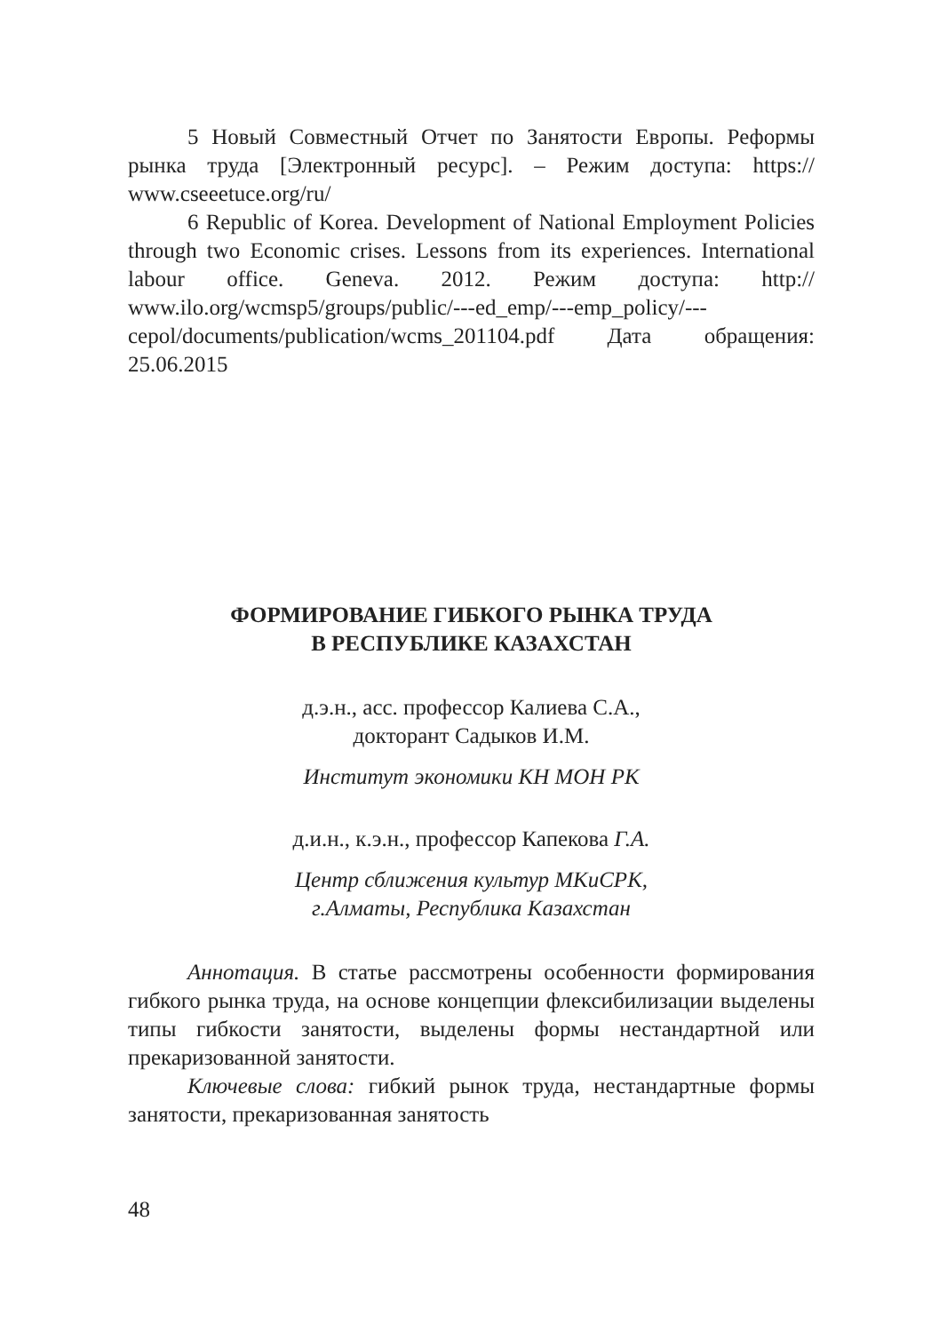5 Новый Совместный Отчет по Занятости Европы. Реформы рынка труда [Электронный ресурс]. – Режим доступа: https:// www.cseeetuce.org/ru/
6 Republic of Korea. Development of National Employment Policies through two Economic crises. Lessons from its experiences. International labour office. Geneva. 2012. Режим доступа: http:// www.ilo.org/wcmsp5/groups/public/---ed_emp/---emp_policy/---cepol/documents/publication/wcms_201104.pdf Дата обращения: 25.06.2015
ФОРМИРОВАНИЕ ГИБКОГО РЫНКА ТРУДА
В РЕСПУБЛИКЕ КАЗАХСТАН
д.э.н., асс. профессор Калиева С.А.,
докторант Садыков И.М.
Институт экономики КН МОН РК
д.и.н., к.э.н., профессор Капекова Г.А.
Центр сближения культур МКиСРК,
г.Алматы, Республика Казахстан
Аннотация. В статье рассмотрены особенности формирования гибкого рынка труда, на основе концепции флексибилизации выделены типы гибкости занятости, выделены формы нестандартной или прекаризованной занятости.
Ключевые слова: гибкий рынок труда, нестандартные формы занятости, прекаризованная занятость
48